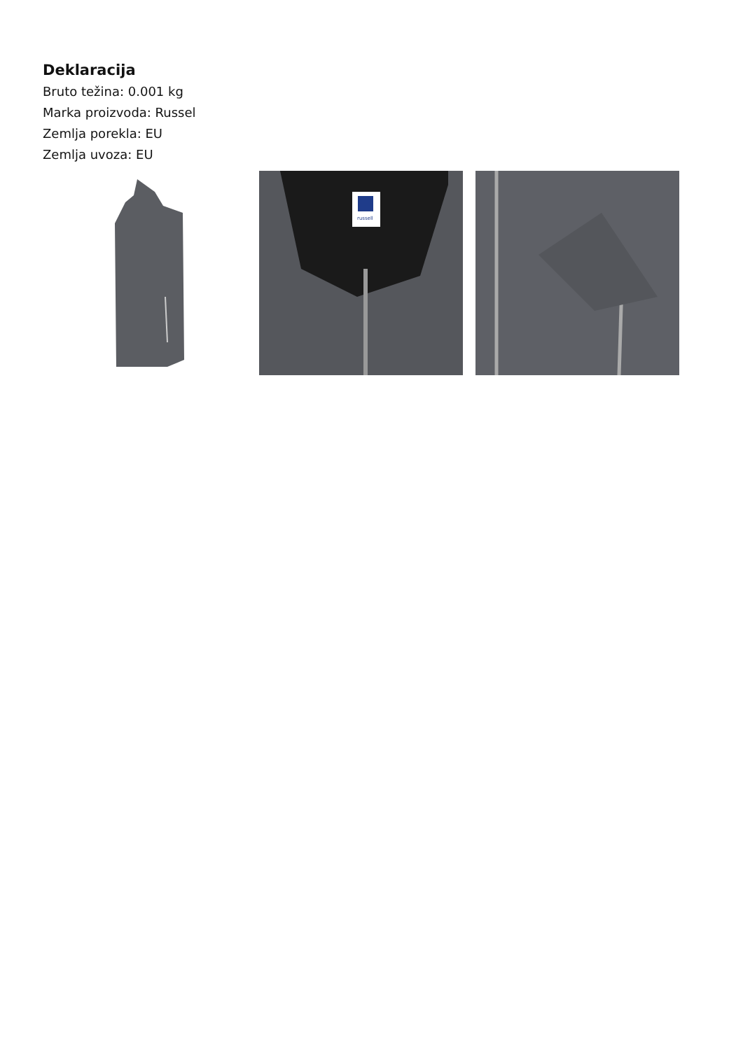Deklaracija
Bruto težina: 0.001 kg
Marka proizvoda: Russel
Zemlja porekla: EU
Zemlja uvoza: EU
russell